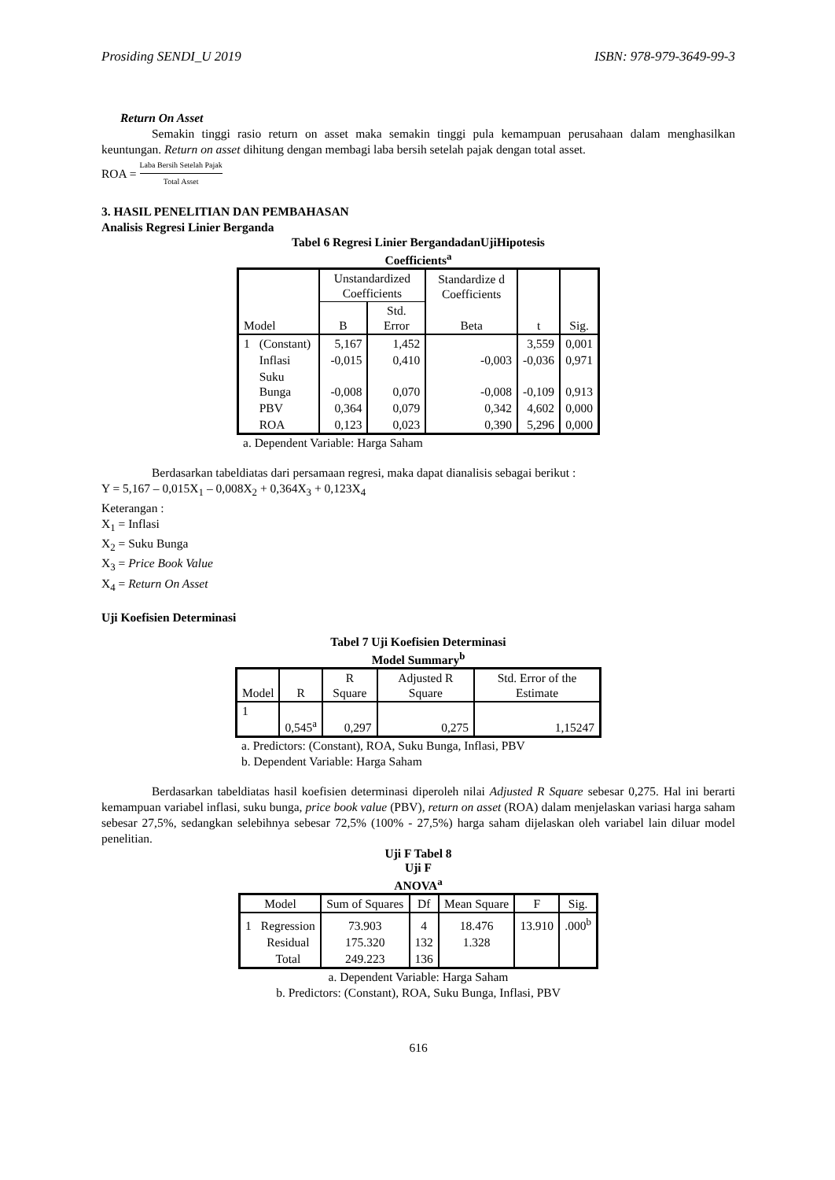Prosiding SENDI_U 2019 ISBN: 978-979-3649-99-3
Return On Asset
Semakin tinggi rasio return on asset maka semakin tinggi pula kemampuan perusahaan dalam menghasilkan keuntungan. Return on asset dihitung dengan membagi laba bersih setelah pajak dengan total asset.
ROA = Laba Bersih Setelah Pajak Total Asset
3. HASIL PENELITIAN DAN PEMBAHASAN
Analisis Regresi Linier Berganda
Tabel 6 Regresi Linier BergandadanUjiHipotesis
Coefficients<sup>a</sup>
| Model | | Unstandardized Coefficients | | Standardize d Coefficients | t | Sig. |
| --- | --- | --- | --- | --- | --- | --- |
| | | B | Std. Error | Beta | | |
| 1 | (Constant) | 5,167 | 1,452 | | 3,559 | 0,001 |
| | Inflasi | -0,015 | 0,410 | -0,003 | -0,036 | 0,971 |
| | Suku Bunga | -0,008 | 0,070 | -0,008 | -0,109 | 0,913 |
| | PBV | 0,364 | 0,079 | 0,342 | 4,602 | 0,000 |
| | ROA | 0,123 | 0,023 | 0,390 | 5,296 | 0,000 |
a. Dependent Variable: Harga Saham
Berdasarkan tabeldiatas dari persamaan regresi, maka dapat dianalisis sebagai berikut :
Y = 5,167 – 0,015X<sub>1</sub> – 0,008X<sub>2</sub> + 0,364X<sub>3</sub> + 0,123X<sub>4</sub>
Keterangan :
X<sub>1</sub> = Inflasi
X<sub>2</sub> = Suku Bunga
X<sub>3</sub> = Price Book Value
X<sub>4</sub> = Return On Asset
Uji Koefisien Determinasi
Tabel 7 Uji Koefisien Determinasi
Model Summary<sup>b</sup>
| Model | R | R Square | Adjusted R Square | Std. Error of the Estimate |
| --- | --- | --- | --- | --- |
| 1 | 0,545<sup>a</sup> | 0,297 | 0,275 | 1,15247 |
a. Predictors: (Constant), ROA, Suku Bunga, Inflasi, PBV
b. Dependent Variable: Harga Saham
Berdasarkan tabeldiatas hasil koefisien determinasi diperoleh nilai Adjusted R Square sebesar 0,275. Hal ini berarti kemampuan variabel inflasi, suku bunga, price book value (PBV), return on asset (ROA) dalam menjelaskan variasi harga saham sebesar 27,5%, sedangkan selebihnya sebesar 72,5% (100% - 27,5%) harga saham dijelaskan oleh variabel lain diluar model penelitian.
Uji F Tabel 8
Uji F
ANOVA<sup>a</sup>
| Model | | Sum of Squares | Df | Mean Square | F | Sig. |
| --- | --- | --- | --- | --- | --- | --- |
| 1 | Regression | 73.903 | 4 | 18.476 | 13.910 | .000<sup>b</sup> |
| | Residual | 175.320 | 132 | 1.328 | | |
| | Total | 249.223 | 136 | | | |
a. Dependent Variable: Harga Saham
b. Predictors: (Constant), ROA, Suku Bunga, Inflasi, PBV
616